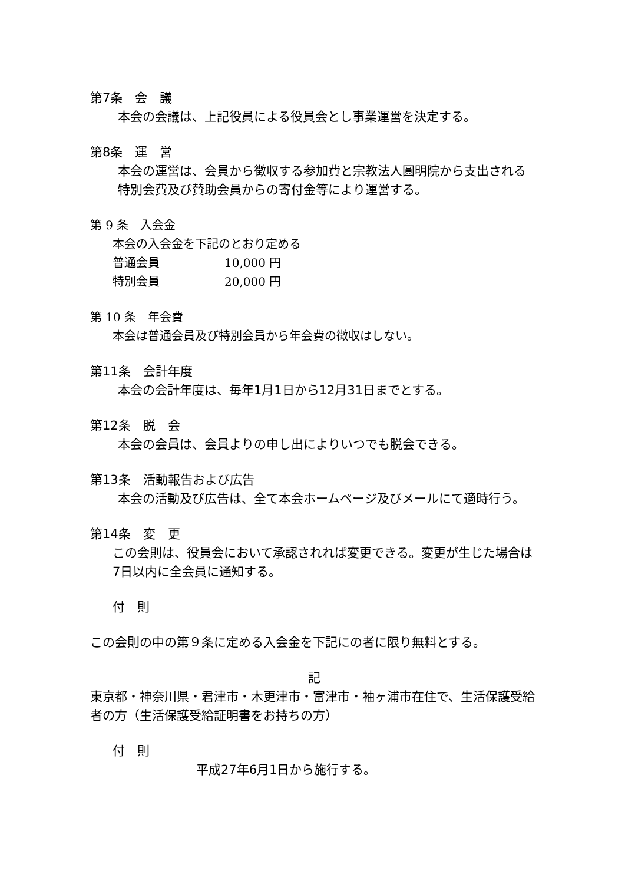第7条　会　議
本会の会議は、上記役員による役員会とし事業運営を決定する。
第8条　運　営
本会の運営は、会員から徴収する参加費と宗教法人圓明院から支出される特別会費及び賛助会員からの寄付金等により運営する。
第 9 条　入会金
本会の入会金を下記のとおり定める
普通会員 10,000 円
特別会員 20,000 円
第 10 条　年会費
本会は普通会員及び特別会員から年会費の徴収はしない。
第11条　会計年度
本会の会計年度は、毎年1月1日から12月31日までとする。
第12条　脱　会
本会の会員は、会員よりの申し出によりいつでも脱会できる。
第13条　活動報告および広告
本会の活動及び広告は、全て本会ホームページ及びメールにて適時行う。
第14条　変　更
この会則は、役員会において承認されれば変更できる。変更が生じた場合は7日以内に全会員に通知する。
付　則
この会則の中の第９条に定める入会金を下記にの者に限り無料とする。
記
東京都・神奈川県・君津市・木更津市・富津市・袖ヶ浦市在住で、生活保護受給者の方（生活保護受給証明書をお持ちの方）
付　則
平成27年6月1日から施行する。